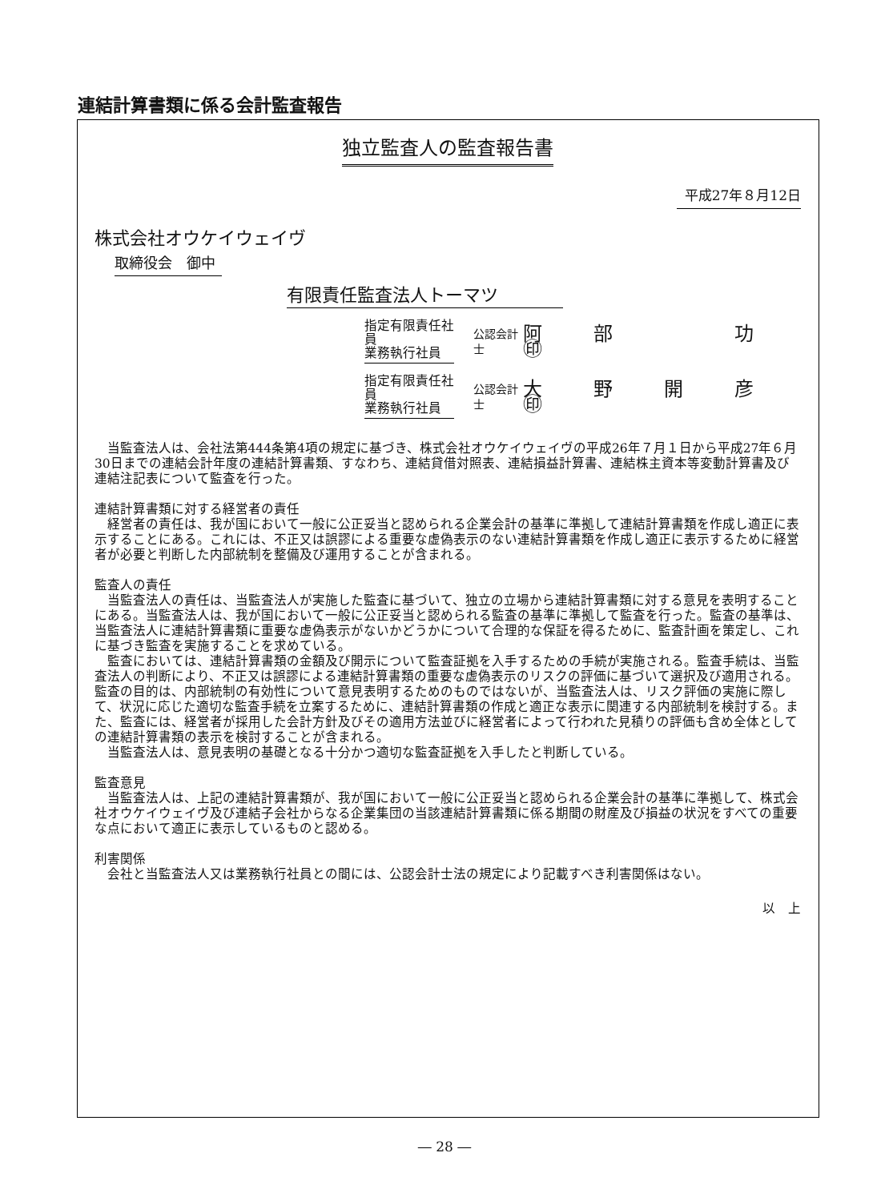連結計算書類に係る会計監査報告
独立監査人の監査報告書
平成27年８月12日
株式会社オウケイウェイヴ
取締役会　御中
有限責任監査法人トーマツ
指定有限責任社員
業務執行社員
公認会計士
阿　部　　　功　㊞
指定有限責任社員
業務執行社員
公認会計士
大　野　開　彦　㊞
当監査法人は、会社法第444条第4項の規定に基づき、株式会社オウケイウェイヴの平成26年７月１日から平成27年６月30日までの連結会計年度の連結計算書類、すなわち、連結貸借対照表、連結損益計算書、連結株主資本等変動計算書及び連結注記表について監査を行った。
連結計算書類に対する経営者の責任
経営者の責任は、我が国において一般に公正妥当と認められる企業会計の基準に準拠して連結計算書類を作成し適正に表示することにある。これには、不正又は誤謬による重要な虚偽表示のない連結計算書類を作成し適正に表示するために経営者が必要と判断した内部統制を整備及び運用することが含まれる。
監査人の責任
当監査法人の責任は、当監査法人が実施した監査に基づいて、独立の立場から連結計算書類に対する意見を表明することにある。当監査法人は、我が国において一般に公正妥当と認められる監査の基準に準拠して監査を行った。監査の基準は、当監査法人に連結計算書類に重要な虚偽表示がないかどうかについて合理的な保証を得るために、監査計画を策定し、これに基づき監査を実施することを求めている。
監査においては、連結計算書類の金額及び開示について監査証拠を入手するための手続が実施される。監査手続は、当監査法人の判断により、不正又は誤謬による連結計算書類の重要な虚偽表示のリスクの評価に基づいて選択及び適用される。監査の目的は、内部統制の有効性について意見表明するためのものではないが、当監査法人は、リスク評価の実施に際して、状況に応じた適切な監査手続を立案するために、連結計算書類の作成と適正な表示に関連する内部統制を検討する。また、監査には、経営者が採用した会計方針及びその適用方法並びに経営者によって行われた見積りの評価も含め全体としての連結計算書類の表示を検討することが含まれる。
当監査法人は、意見表明の基礎となる十分かつ適切な監査証拠を入手したと判断している。
監査意見
当監査法人は、上記の連結計算書類が、我が国において一般に公正妥当と認められる企業会計の基準に準拠して、株式会社オウケイウェイヴ及び連結子会社からなる企業集団の当該連結計算書類に係る期間の財産及び損益の状況をすべての重要な点において適正に表示しているものと認める。
利害関係
会社と当監査法人又は業務執行社員との間には、公認会計士法の規定により記載すべき利害関係はない。
以　上
― 28 ―